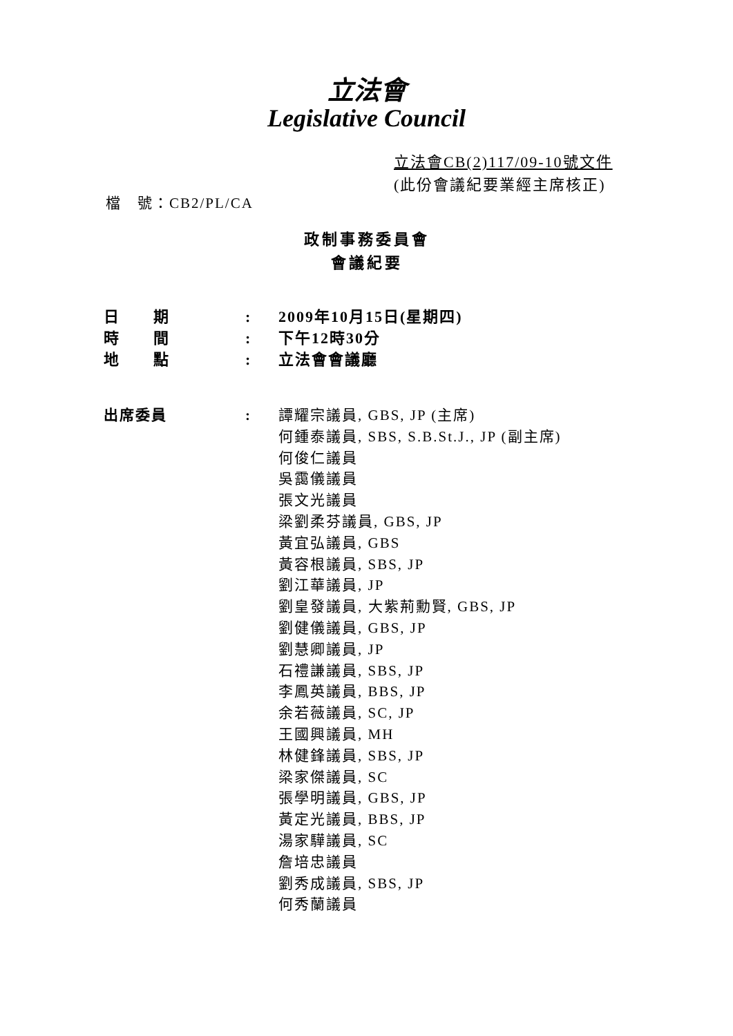立法會
Legislative Council
立法會CB(2)117/09-10號文件
(此份會議紀要業經主席核正)
檔　號：CB2/PL/CA
政制事務委員會
會議紀要
| 日 期 | : | 2009年10月15日(星期四) |
| 時 間 | : | 下午12時30分 |
| 地 點 | : | 立法會會議廳 |
| 出席委員 | : | 譚耀宗議員, GBS, JP (主席) 何鍾泰議員, SBS, S.B.St.J., JP (副主席) 何俊仁議員 吳靄儀議員 張文光議員 梁劉柔芬議員, GBS, JP 黃宜弘議員, GBS 黃容根議員, SBS, JP 劉江華議員, JP 劉皇發議員, 大紫荊勳賢, GBS, JP 劉健儀議員, GBS, JP 劉慧卿議員, JP 石禮謙議員, SBS, JP 李鳳英議員, BBS, JP 余若薇議員, SC, JP 王國興議員, MH 林健鋒議員, SBS, JP 梁家傑議員, SC 張學明議員, GBS, JP 黃定光議員, BBS, JP 湯家驊議員, SC 詹培忠議員 劉秀成議員, SBS, JP 何秀蘭議員 |